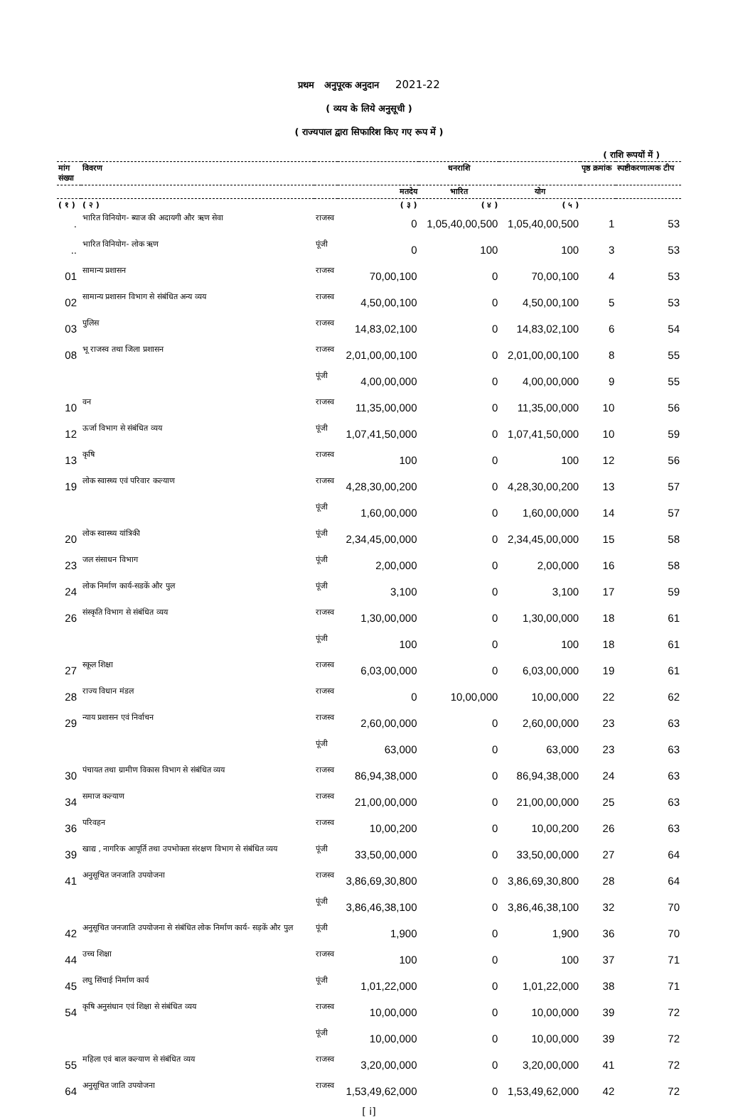प्रथम अनुपूरक अनुदान 2021-22
( व्यय के लिये अनुसूची )
( राज्यपाल द्वारा सिफारिश किए गए रूप में )
( राशि रूपयों में )
| मांग संख्या | विवरण | | धनराशि | | | पृष्ठ क्रमांक | स्पष्टीकरणात्मक टीप |
| --- | --- | --- | --- | --- | --- | --- | --- |
| | | | मतदेय | भारित | योग | | |
| ( १ ) | ( २ ) | | ( ३ ) | ( ४ ) | ( ५ ) | | |
| . | भारित विनियोग- ब्याज की अदायगी और ऋण सेवा | राजस्व | 0 | 1,05,40,00,500 | 1,05,40,00,500 | 1 | 53 |
| .. | भारित विनियोग- लोक ऋण | पूंजी | 0 | 100 | 100 | 3 | 53 |
| 01 | सामान्य प्रशासन | राजस्व | 70,00,100 | 0 | 70,00,100 | 4 | 53 |
| 02 | सामान्य प्रशासन विभाग से संबंधित अन्य व्यय | राजस्व | 4,50,00,100 | 0 | 4,50,00,100 | 5 | 53 |
| 03 | पुलिस | राजस्व | 14,83,02,100 | 0 | 14,83,02,100 | 6 | 54 |
| 08 | भू राजस्व तथा जिला प्रशासन | राजस्व | 2,01,00,00,100 | 0 | 2,01,00,00,100 | 8 | 55 |
| | | पूंजी | 4,00,00,000 | 0 | 4,00,00,000 | 9 | 55 |
| 10 | वन | राजस्व | 11,35,00,000 | 0 | 11,35,00,000 | 10 | 56 |
| 12 | ऊर्जा विभाग से संबंधित व्यय | पूंजी | 1,07,41,50,000 | 0 | 1,07,41,50,000 | 10 | 59 |
| 13 | कृषि | राजस्व | 100 | 0 | 100 | 12 | 56 |
| 19 | लोक स्वास्थ्य एवं परिवार कल्याण | राजस्व | 4,28,30,00,200 | 0 | 4,28,30,00,200 | 13 | 57 |
| | | पूंजी | 1,60,00,000 | 0 | 1,60,00,000 | 14 | 57 |
| 20 | लोक स्वास्थ्य यांत्रिकी | पूंजी | 2,34,45,00,000 | 0 | 2,34,45,00,000 | 15 | 58 |
| 23 | जल संसाधन विभाग | पूंजी | 2,00,000 | 0 | 2,00,000 | 16 | 58 |
| 24 | लोक निर्माण कार्य-सडकें और पुल | पूंजी | 3,100 | 0 | 3,100 | 17 | 59 |
| 26 | संस्कृति विभाग से संबंधित व्यय | राजस्व | 1,30,00,000 | 0 | 1,30,00,000 | 18 | 61 |
| | | पूंजी | 100 | 0 | 100 | 18 | 61 |
| 27 | स्कूल शिक्षा | राजस्व | 6,03,00,000 | 0 | 6,03,00,000 | 19 | 61 |
| 28 | राज्य विधान मंडल | राजस्व | 0 | 10,00,000 | 10,00,000 | 22 | 62 |
| 29 | न्याय प्रशासन एवं निर्वाचन | राजस्व | 2,60,00,000 | 0 | 2,60,00,000 | 23 | 63 |
| | | पूंजी | 63,000 | 0 | 63,000 | 23 | 63 |
| 30 | पंचायत तथा ग्रामीण विकास विभाग से संबंधित व्यय | राजस्व | 86,94,38,000 | 0 | 86,94,38,000 | 24 | 63 |
| 34 | समाज कल्याण | राजस्व | 21,00,00,000 | 0 | 21,00,00,000 | 25 | 63 |
| 36 | परिवहन | राजस्व | 10,00,200 | 0 | 10,00,200 | 26 | 63 |
| 39 | खाद्य , नागरिक आपूर्ति तथा उपभोक्ता संरक्षण विभाग से संबंधित व्यय | पूंजी | 33,50,00,000 | 0 | 33,50,00,000 | 27 | 64 |
| 41 | अनुसूचित जनजाति उपयोजना | राजस्व | 3,86,69,30,800 | 0 | 3,86,69,30,800 | 28 | 64 |
| | | पूंजी | 3,86,46,38,100 | 0 | 3,86,46,38,100 | 32 | 70 |
| 42 | अनुसूचित जनजाति उपयोजना से संबंधित लोक निर्माण कार्य- सड़कें और पुल | पूंजी | 1,900 | 0 | 1,900 | 36 | 70 |
| 44 | उच्च शिक्षा | राजस्व | 100 | 0 | 100 | 37 | 71 |
| 45 | लघु सिंचाई निर्माण कार्य | पूंजी | 1,01,22,000 | 0 | 1,01,22,000 | 38 | 71 |
| 54 | कृषि अनुसंधान एवं शिक्षा से संबंधित व्यय | राजस्व | 10,00,000 | 0 | 10,00,000 | 39 | 72 |
| | | पूंजी | 10,00,000 | 0 | 10,00,000 | 39 | 72 |
| 55 | महिला एवं बाल कल्याण से संबंधित व्यय | राजस्व | 3,20,00,000 | 0 | 3,20,00,000 | 41 | 72 |
| 64 | अनुसूचित जाति उपयोजना | राजस्व | 1,53,49,62,000 | 0 | 1,53,49,62,000 | 42 | 72 |
[ i]